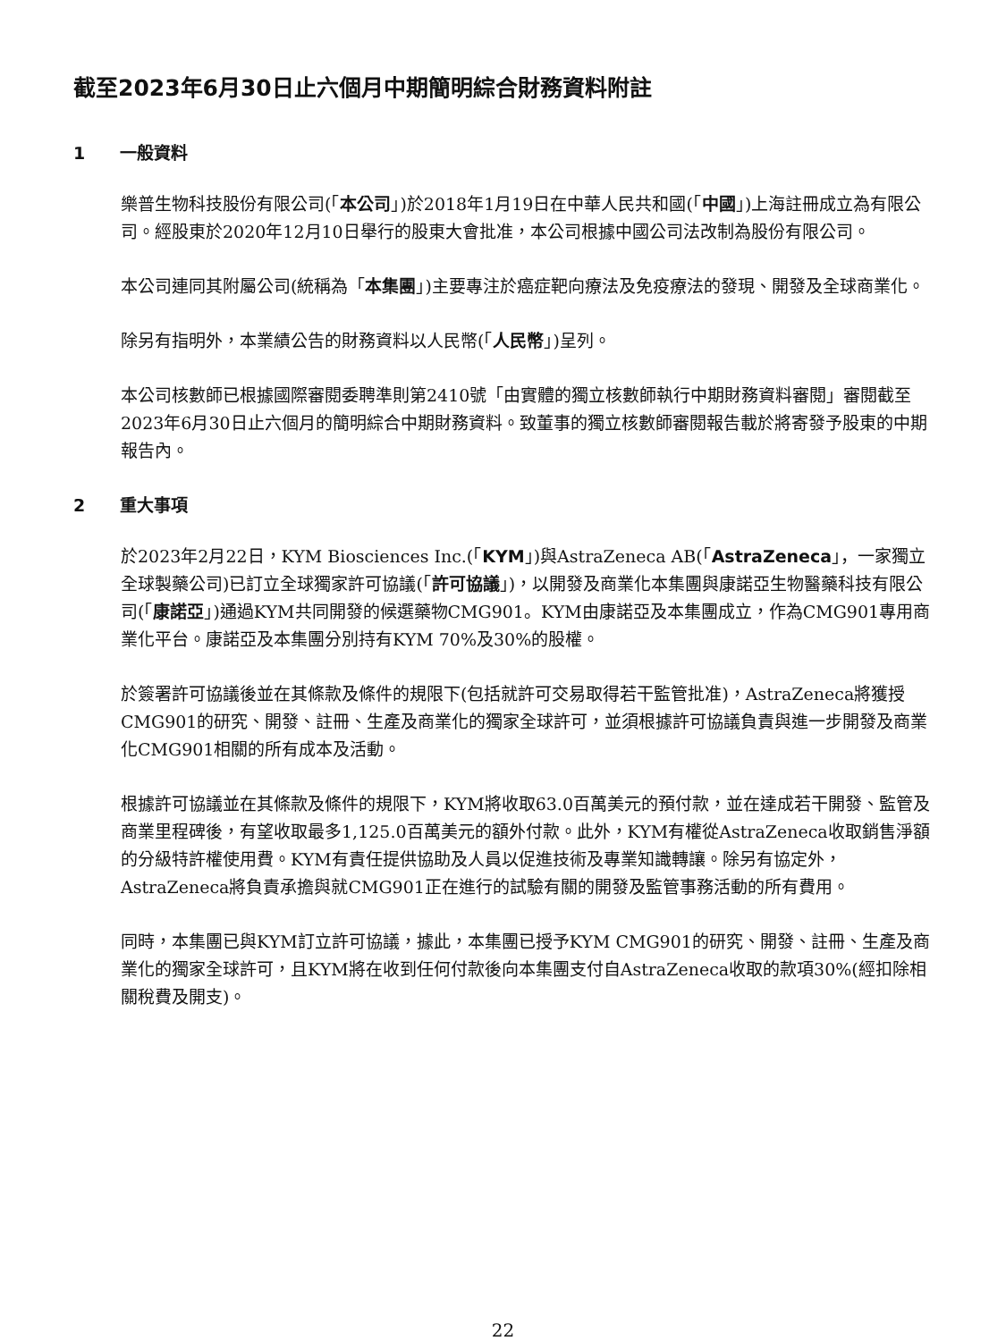截至2023年6月30日止六個月中期簡明綜合財務資料附註
1 一般資料
樂普生物科技股份有限公司(「本公司」)於2018年1月19日在中華人民共和國(「中國」)上海註冊成立為有限公司。經股東於2020年12月10日舉行的股東大會批准，本公司根據中國公司法改制為股份有限公司。
本公司連同其附屬公司(統稱為「本集團」)主要專注於癌症靶向療法及免疫療法的發現、開發及全球商業化。
除另有指明外，本業績公告的財務資料以人民幣(「人民幣」)呈列。
本公司核數師已根據國際審閱委聘準則第2410號「由實體的獨立核數師執行中期財務資料審閱」審閱截至2023年6月30日止六個月的簡明綜合中期財務資料。致董事的獨立核數師審閱報告載於將寄發予股東的中期報告內。
2 重大事項
於2023年2月22日，KYM Biosciences Inc.(「KYM」)與AstraZeneca AB(「AstraZeneca」，一家獨立全球製藥公司)已訂立全球獨家許可協議(「許可協議」)，以開發及商業化本集團與康諾亞生物醫藥科技有限公司(「康諾亞」)通過KYM共同開發的候選藥物CMG901。KYM由康諾亞及本集團成立，作為CMG901專用商業化平台。康諾亞及本集團分別持有KYM 70%及30%的股權。
於簽署許可協議後並在其條款及條件的規限下(包括就許可交易取得若干監管批准)，AstraZeneca將獲授CMG901的研究、開發、註冊、生產及商業化的獨家全球許可，並須根據許可協議負責與進一步開發及商業化CMG901相關的所有成本及活動。
根據許可協議並在其條款及條件的規限下，KYM將收取63.0百萬美元的預付款，並在達成若干開發、監管及商業里程碑後，有望收取最多1,125.0百萬美元的額外付款。此外，KYM有權從AstraZeneca收取銷售淨額的分級特許權使用費。KYM有責任提供協助及人員以促進技術及專業知識轉讓。除另有協定外，AstraZeneca將負責承擔與就CMG901正在進行的試驗有關的開發及監管事務活動的所有費用。
同時，本集團已與KYM訂立許可協議，據此，本集團已授予KYM CMG901的研究、開發、註冊、生產及商業化的獨家全球許可，且KYM將在收到任何付款後向本集團支付自AstraZeneca收取的款項30%(經扣除相關稅費及開支)。
22